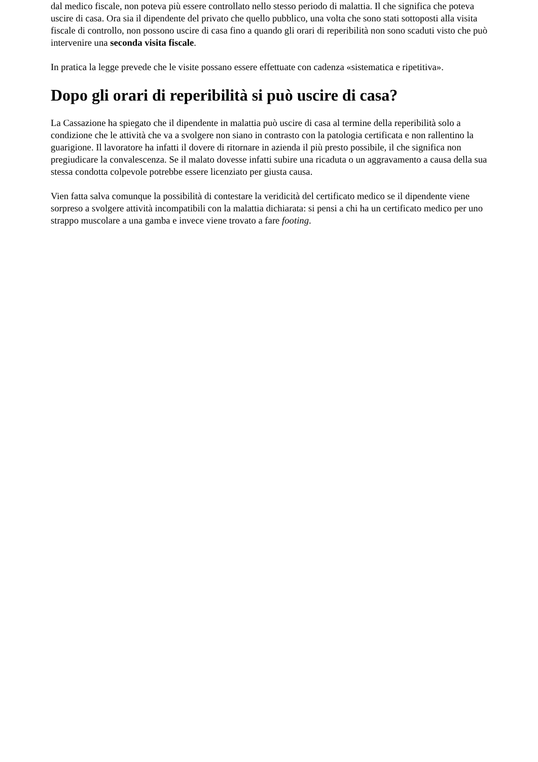dal medico fiscale, non poteva più essere controllato nello stesso periodo di malattia. Il che significa che poteva uscire di casa. Ora sia il dipendente del privato che quello pubblico, una volta che sono stati sottoposti alla visita fiscale di controllo, non possono uscire di casa fino a quando gli orari di reperibilità non sono scaduti visto che può intervenire una seconda visita fiscale.
In pratica la legge prevede che le visite possano essere effettuate con cadenza «sistematica e ripetitiva».
Dopo gli orari di reperibilità si può uscire di casa?
La Cassazione ha spiegato che il dipendente in malattia può uscire di casa al termine della reperibilità solo a condizione che le attività che va a svolgere non siano in contrasto con la patologia certificata e non rallentino la guarigione. Il lavoratore ha infatti il dovere di ritornare in azienda il più presto possibile, il che significa non pregiudicare la convalescenza. Se il malato dovesse infatti subire una ricaduta o un aggravamento a causa della sua stessa condotta colpevole potrebbe essere licenziato per giusta causa.
Vien fatta salva comunque la possibilità di contestare la veridicità del certificato medico se il dipendente viene sorpreso a svolgere attività incompatibili con la malattia dichiarata: si pensi a chi ha un certificato medico per uno strappo muscolare a una gamba e invece viene trovato a fare footing.